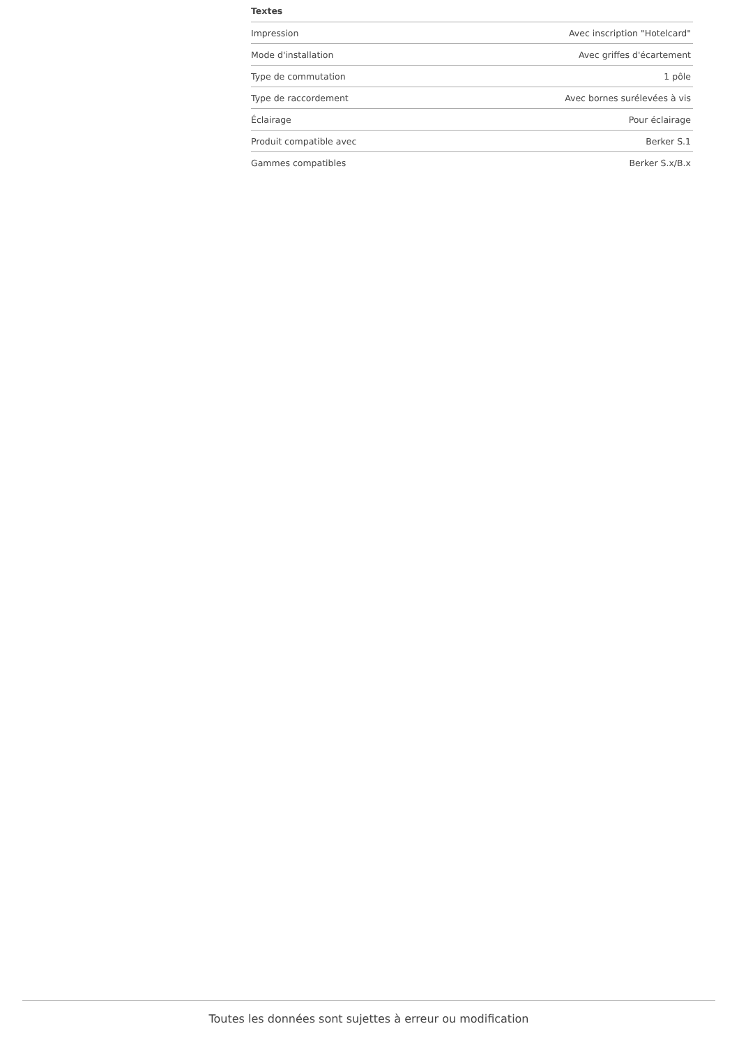Textes
| Impression | Avec inscription "Hotelcard" |
| Mode d'installation | Avec griffes d'écartement |
| Type de commutation | 1 pôle |
| Type de raccordement | Avec bornes surélevées à vis |
| Éclairage | Pour éclairage |
| Produit compatible avec | Berker S.1 |
| Gammes compatibles | Berker S.x/B.x |
Toutes les données sont sujettes à erreur ou modification